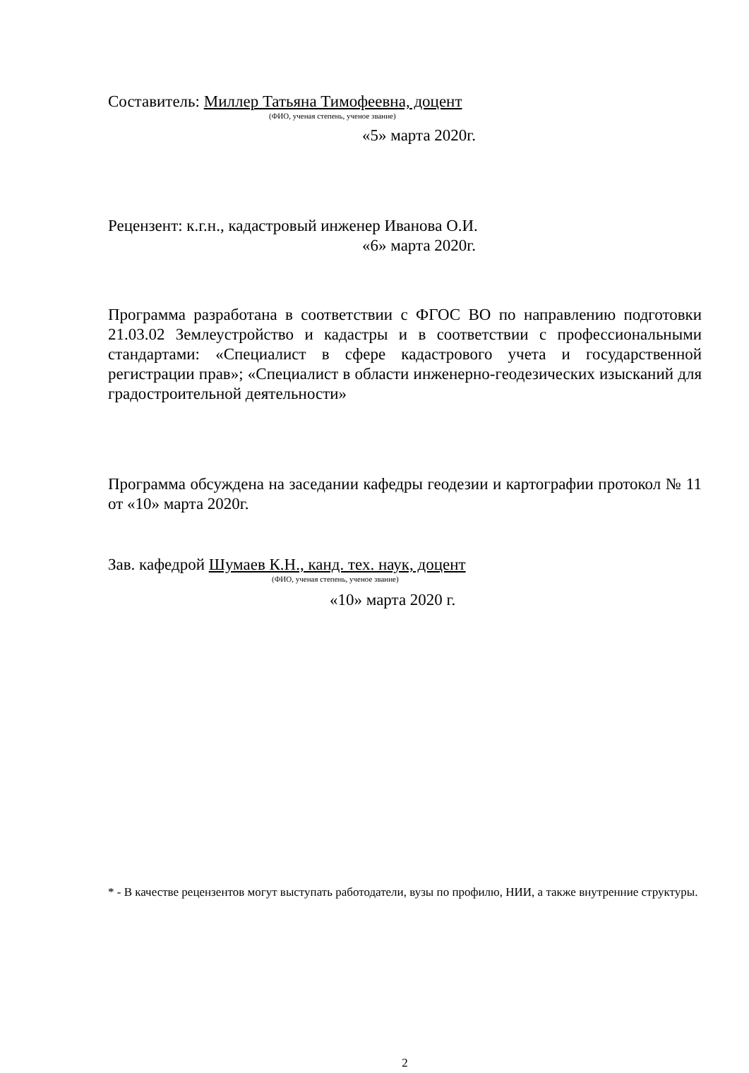Составитель: Миллер Татьяна Тимофеевна, доцент
(ФИО, ученая степень, ученое звание)
«5» марта 2020г.
Рецензент: к.г.н., кадастровый инженер Иванова О.И.
«6» марта 2020г.
Программа разработана в соответствии с ФГОС ВО по направлению подготовки 21.03.02 Землеустройство и кадастры и в соответствии с профессиональными стандартами: «Специалист в сфере кадастрового учета и государственной регистрации прав»; «Специалист в области инженерно-геодезических изысканий для градостроительной деятельности»
Программа обсуждена на заседании кафедры геодезии и картографии протокол № 11 от «10» марта 2020г.
Зав. кафедрой Шумаев К.Н., канд. тех. наук, доцент
(ФИО, ученая степень, ученое звание)
«10» марта 2020 г.
* - В качестве рецензентов могут выступать работодатели, вузы по профилю, НИИ, а также внутренние структуры.
2